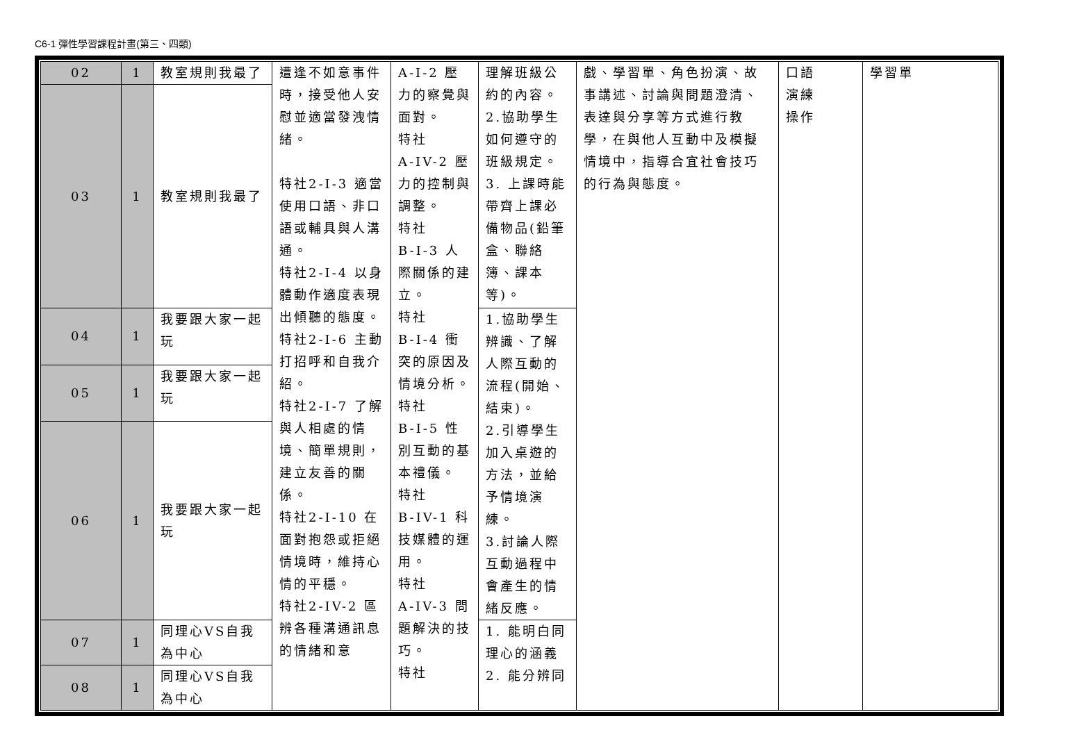C6-1 彈性學習課程計畫(第三、四類)
| 02 | 1 | 教室規則我最了 | 遭逢不如意事件時，接受他人安慰並適當發洩情緒。 特社2-I-3 適當使用口語、非口語或輔具與人溝通。 特社2-I-4 以身體動作適度表現出傾聽的態度。 特社2-I-6 主動打招呼和自我介紹。 特社2-I-7 了解與人相處的情境、簡單規則，建立友善的關係。 特社2-I-10 在面對抱怨或拒絕情境時，維持心情的平穩。 特社2-IV-2 區辨各種溝通訊息的情緒和意 | A-Ⅰ-2 壓力的察覺與面對。 特社 A-IV-2 壓力的控制與調整。 特社 B-Ⅰ-3 人際關係的建立。 特社 B-Ⅰ-4 衝突的原因及情境分析。 特社 B-Ⅰ-5 性別互動的基本禮儀。 特社 B-IV-1 科技媒體的運用。 特社 A-IV-3 問題解決的技巧。 特社 | 理解班級公約的內容。 2.協助學生如何遵守的班級規定。 3. 上課時能帶齊上課必備物品(鉛筆盒、聯絡簿、課本等)。 | 戲、學習單、角色扮演、故事講述、討論與問題澄清、表達與分享等方式進行教學，在與他人互動中及模擬情境中，指導合宜社會技巧的行為與態度。 | 口語 演練 操作 | 學習單 |
| 03 | 1 | 教室規則我最了 | | | | | | |
| 04 | 1 | 我要跟大家一起玩 | | | 1.協助學生辨識、了解人際互動的流程(開始、結束)。 2.引導學生加入桌遊的方法，並給予情境演練。 3.討論人際互動過程中會產生的情緒反應。 | | | |
| 05 | 1 | 我要跟大家一起玩 | | | | | | |
| 06 | 1 | 我要跟大家一起玩 | | | | | | |
| 07 | 1 | 同理心VS自我為中心 | | | 1. 能明白同理心的涵義 2. 能分辨同 | | | |
| 08 | 1 | 同理心VS自我為中心 | | | | | | |